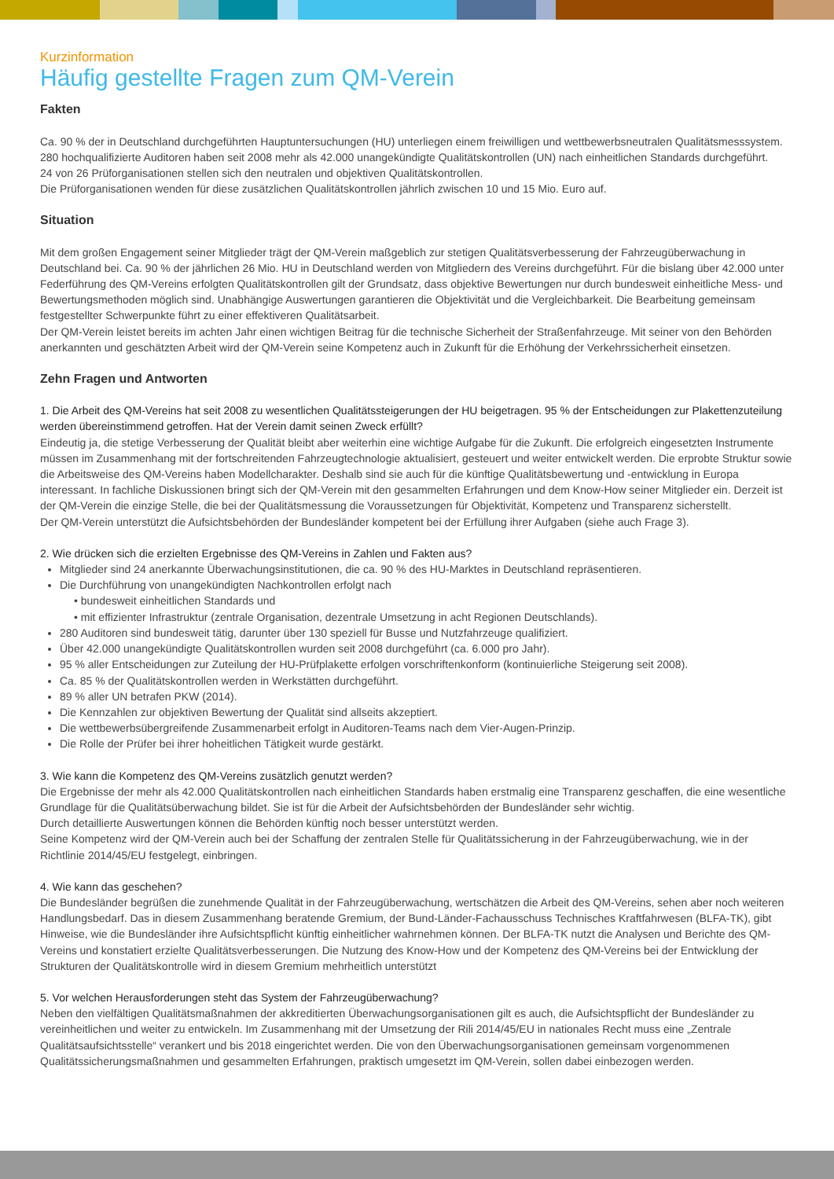Kurzinformation
Häufig gestellte Fragen zum QM-Verein
Fakten
Ca. 90 % der in Deutschland durchgeführten Hauptuntersuchungen (HU) unterliegen einem freiwilligen und wettbewerbsneutralen Qualitätsmesssystem.
280 hochqualifizierte Auditoren haben seit 2008 mehr als 42.000 unangekündigte Qualitätskontrollen (UN) nach einheitlichen Standards durchgeführt.
24 von 26 Prüforganisationen stellen sich den neutralen und objektiven Qualitätskontrollen.
Die Prüforganisationen wenden für diese zusätzlichen Qualitätskontrollen jährlich zwischen 10 und 15 Mio. Euro auf.
Situation
Mit dem großen Engagement seiner Mitglieder trägt der QM-Verein maßgeblich zur stetigen Qualitätsverbesserung der Fahrzeugüberwachung in Deutschland bei. Ca. 90 % der jährlichen 26 Mio. HU in Deutschland werden von Mitgliedern des Vereins durchgeführt. Für die bislang über 42.000 unter Federführung des QM-Vereins erfolgten Qualitätskontrollen gilt der Grundsatz, dass objektive Bewertungen nur durch bundesweit einheitliche Mess- und Bewertungsmethoden möglich sind. Unabhängige Auswertungen garantieren die Objektivität und die Vergleichbarkeit. Die Bearbeitung gemeinsam festgestellter Schwerpunkte führt zu einer effektiveren Qualitätsarbeit.
Der QM-Verein leistet bereits im achten Jahr einen wichtigen Beitrag für die technische Sicherheit der Straßenfahrzeuge. Mit seiner von den Behörden anerkannten und geschätzten Arbeit wird der QM-Verein seine Kompetenz auch in Zukunft für die Erhöhung der Verkehrssicherheit einsetzen.
Zehn Fragen und Antworten
1. Die Arbeit des QM-Vereins hat seit 2008 zu wesentlichen Qualitätssteigerungen der HU beigetragen. 95 % der Entscheidungen zur Plakettenzuteilung werden übereinstimmend getroffen. Hat der Verein damit seinen Zweck erfüllt?
Eindeutig ja, die stetige Verbesserung der Qualität bleibt aber weiterhin eine wichtige Aufgabe für die Zukunft. Die erfolgreich eingesetzten Instrumente müssen im Zusammenhang mit der fortschreitenden Fahrzeugtechnologie aktualisiert, gesteuert und weiter entwickelt werden. Die erprobte Struktur sowie die Arbeitsweise des QM-Vereins haben Modellcharakter. Deshalb sind sie auch für die künftige Qualitätsbewertung und -entwicklung in Europa interessant. In fachliche Diskussionen bringt sich der QM-Verein mit den gesammelten Erfahrungen und dem Know-How seiner Mitglieder ein. Derzeit ist der QM-Verein die einzige Stelle, die bei der Qualitätsmessung die Voraussetzungen für Objektivität, Kompetenz und Transparenz sicherstellt.
Der QM-Verein unterstützt die Aufsichtsbehörden der Bundesländer kompetent bei der Erfüllung ihrer Aufgaben (siehe auch Frage 3).
2. Wie drücken sich die erzielten Ergebnisse des QM-Vereins in Zahlen und Fakten aus?
Mitglieder sind 24 anerkannte Überwachungsinstitutionen, die ca. 90 % des HU-Marktes in Deutschland repräsentieren.
Die Durchführung von unangekündigten Nachkontrollen erfolgt nach
• bundesweit einheitlichen Standards und
• mit effizienter Infrastruktur (zentrale Organisation, dezentrale Umsetzung in acht Regionen Deutschlands).
280 Auditoren sind bundesweit tätig, darunter über 130 speziell für Busse und Nutzfahrzeuge qualifiziert.
Über 42.000 unangekündigte Qualitätskontrollen wurden seit 2008 durchgeführt (ca. 6.000 pro Jahr).
95 % aller Entscheidungen zur Zuteilung der HU-Prüfplakette erfolgen vorschriftenkonform (kontinuierliche Steigerung seit 2008).
Ca. 85 % der Qualitätskontrollen werden in Werkstätten durchgeführt.
89 % aller UN betrafen PKW (2014).
Die Kennzahlen zur objektiven Bewertung der Qualität sind allseits akzeptiert.
Die wettbewerbsübergreifende Zusammenarbeit erfolgt in Auditoren-Teams nach dem Vier-Augen-Prinzip.
Die Rolle der Prüfer bei ihrer hoheitlichen Tätigkeit wurde gestärkt.
3. Wie kann die Kompetenz des QM-Vereins zusätzlich genutzt werden?
Die Ergebnisse der mehr als 42.000 Qualitätskontrollen nach einheitlichen Standards haben erstmalig eine Transparenz geschaffen, die eine wesentliche Grundlage für die Qualitätsüberwachung bildet. Sie ist für die Arbeit der Aufsichtsbehörden der Bundesländer sehr wichtig.
Durch detaillierte Auswertungen können die Behörden künftig noch besser unterstützt werden.
Seine Kompetenz wird der QM-Verein auch bei der Schaffung der zentralen Stelle für Qualitätssicherung in der Fahrzeugüberwachung, wie in der Richtlinie 2014/45/EU festgelegt, einbringen.
4. Wie kann das geschehen?
Die Bundesländer begrüßen die zunehmende Qualität in der Fahrzeugüberwachung, wertschätzen die Arbeit des QM-Vereins, sehen aber noch weiteren Handlungsbedarf. Das in diesem Zusammenhang beratende Gremium, der Bund-Länder-Fachausschuss Technisches Kraftfahrwesen (BLFA-TK), gibt Hinweise, wie die Bundesländer ihre Aufsichtspflicht künftig einheitlicher wahrnehmen können. Der BLFA-TK nutzt die Analysen und Berichte des QM-Vereins und konstatiert erzielte Qualitätsverbesserungen. Die Nutzung des Know-How und der Kompetenz des QM-Vereins bei der Entwicklung der Strukturen der Qualitätskontrolle wird in diesem Gremium mehrheitlich unterstützt
5. Vor welchen Herausforderungen steht das System der Fahrzeugüberwachung?
Neben den vielfältigen Qualitätsmaßnahmen der akkreditierten Überwachungsorganisationen gilt es auch, die Aufsichtspflicht der Bundesländer zu vereinheitlichen und weiter zu entwickeln. Im Zusammenhang mit der Umsetzung der Rili 2014/45/EU in nationales Recht muss eine „Zentrale Qualitätsaufsichtsstelle“ verankert und bis 2018 eingerichtet werden. Die von den Überwachungsorganisationen gemeinsam vorgenommenen Qualitätssicherungsmaßnahmen und gesammelten Erfahrungen, praktisch umgesetzt im QM-Verein, sollen dabei einbezogen werden.